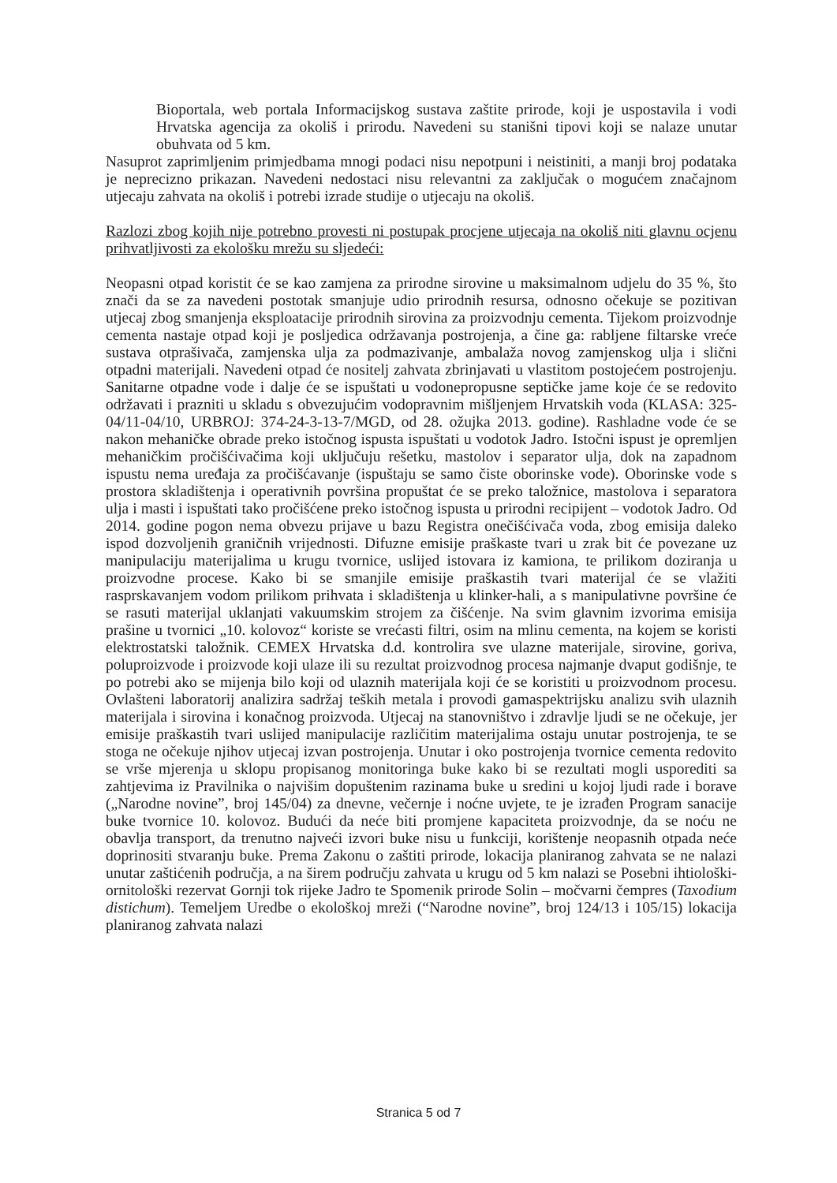Bioportala, web portala Informacijskog sustava zaštite prirode, koji je uspostavila i vodi Hrvatska agencija za okoliš i prirodu. Navedeni su stanišni tipovi koji se nalaze unutar obuhvata od 5 km.
Nasuprot zaprimljenim primjedbama mnogi podaci nisu nepotpuni i neistiniti, a manji broj podataka je neprecizno prikazan. Navedeni nedostaci nisu relevantni za zaključak o mogućem značajnom utjecaju zahvata na okoliš i potrebi izrade studije o utjecaju na okoliš.
Razlozi zbog kojih nije potrebno provesti ni postupak procjene utjecaja na okoliš niti glavnu ocjenu prihvatljivosti za ekološku mrežu su sljedeći:
Neopasni otpad koristit će se kao zamjena za prirodne sirovine u maksimalnom udjelu do 35 %, što znači da se za navedeni postotak smanjuje udio prirodnih resursa, odnosno očekuje se pozitivan utjecaj zbog smanjenja eksploatacije prirodnih sirovina za proizvodnju cementa. Tijekom proizvodnje cementa nastaje otpad koji je posljedica održavanja postrojenja, a čine ga: rabljene filtarske vreće sustava otprašivača, zamjenska ulja za podmazivanje, ambalaža novog zamjenskog ulja i slični otpadni materijali. Navedeni otpad će nositelj zahvata zbrinjavati u vlastitom postojećem postrojenju. Sanitarne otpadne vode i dalje će se ispuštati u vodonepropusne septičke jame koje će se redovito održavati i prazniti u skladu s obvezujućim vodopravnim mišljenjem Hrvatskih voda (KLASA: 325-04/11-04/10, URBROJ: 374-24-3-13-7/MGD, od 28. ožujka 2013. godine). Rashladne vode će se nakon mehaničke obrade preko istočnog ispusta ispuštati u vodotok Jadro. Istočni ispust je opremljen mehaničkim pročišćivačima koji uključuju rešetku, mastolov i separator ulja, dok na zapadnom ispustu nema uređaja za pročišćavanje (ispuštaju se samo čiste oborinske vode). Oborinske vode s prostora skladištenja i operativnih površina propuštat će se preko taložnice, mastolova i separatora ulja i masti i ispuštati tako pročišćene preko istočnog ispusta u prirodni recipijent – vodotok Jadro. Od 2014. godine pogon nema obvezu prijave u bazu Registra onečišćivača voda, zbog emisija daleko ispod dozvoljenih graničnih vrijednosti. Difuzne emisije praškaste tvari u zrak bit će povezane uz manipulaciju materijalima u krugu tvornice, uslijed istovara iz kamiona, te prilikom doziranja u proizvodne procese. Kako bi se smanjile emisije praškastih tvari materijal će se vlažiti rasprskavanjem vodom prilikom prihvata i skladištenja u klinker-hali, a s manipulativne površine će se rasuti materijal uklanjati vakuumskim strojem za čišćenje. Na svim glavnim izvorima emisija prašine u tvornici „10. kolovoz“ koriste se vrećasti filtri, osim na mlinu cementa, na kojem se koristi elektrostatski taložnik. CEMEX Hrvatska d.d. kontrolira sve ulazne materijale, sirovine, goriva, poluproizvode i proizvode koji ulaze ili su rezultat proizvodnog procesa najmanje dvaput godišnje, te po potrebi ako se mijenja bilo koji od ulaznih materijala koji će se koristiti u proizvodnom procesu. Ovlašteni laboratorij analizira sadržaj teških metala i provodi gamaspektrijsku analizu svih ulaznih materijala i sirovina i konačnog proizvoda. Utjecaj na stanovništvo i zdravlje ljudi se ne očekuje, jer emisije praškastih tvari uslijed manipulacije različitim materijalima ostaju unutar postrojenja, te se stoga ne očekuje njihov utjecaj izvan postrojenja. Unutar i oko postrojenja tvornice cementa redovito se vrše mjerenja u sklopu propisanog monitoringa buke kako bi se rezultati mogli usporediti sa zahtjevima iz Pravilnika o najvišim dopuštenim razinama buke u sredini u kojoj ljudi rade i borave („Narodne novine”, broj 145/04) za dnevne, večernje i noćne uvjete, te je izrađen Program sanacije buke tvornice 10. kolovoz. Budući da neće biti promjene kapaciteta proizvodnje, da se noću ne obavlja transport, da trenutno najveći izvori buke nisu u funkciji, korištenje neopasnih otpada neće doprinositi stvaranju buke. Prema Zakonu o zaštiti prirode, lokacija planiranog zahvata se ne nalazi unutar zaštićenih područja, a na širem području zahvata u krugu od 5 km nalazi se Posebni ihtiološki-ornitološki rezervat Gornji tok rijeke Jadro te Spomenik prirode Solin – močvarni čempres (Taxodium distichum). Temeljem Uredbe o ekološkoj mreži (“Narodne novine”, broj 124/13 i 105/15) lokacija planiranog zahvata nalazi
Stranica 5 od 7